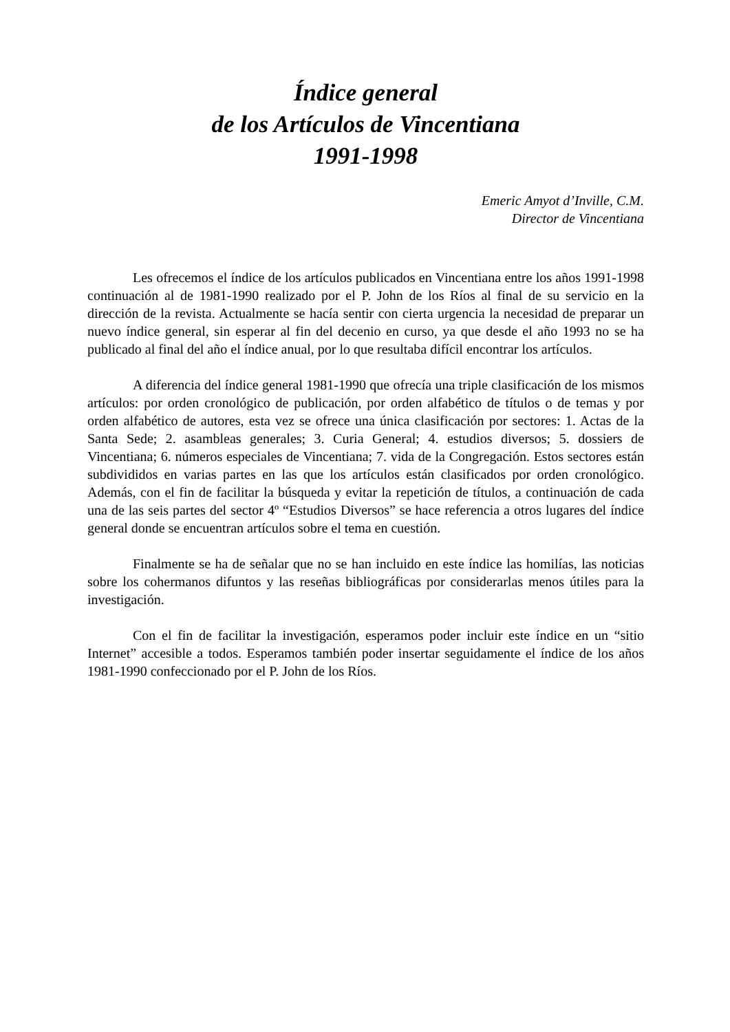Índice general
de los Artículos de Vincentiana
1991-1998
Emeric Amyot d’Inville, C.M.
Director de Vincentiana
Les ofrecemos el índice de los artículos publicados en Vincentiana entre los años 1991-1998 continuación al de 1981-1990 realizado por el P. John de los Ríos al final de su servicio en la dirección de la revista. Actualmente se hacía sentir con cierta urgencia la necesidad de preparar un nuevo índice general, sin esperar al fin del decenio en curso, ya que desde el año 1993 no se ha publicado al final del año el índice anual, por lo que resultaba difícil encontrar los artículos.
A diferencia del índice general 1981-1990 que ofrecía una triple clasificación de los mismos artículos: por orden cronológico de publicación, por orden alfabético de títulos o de temas y por orden alfabético de autores, esta vez se ofrece una única clasificación por sectores: 1. Actas de la Santa Sede; 2. asambleas generales; 3. Curia General; 4. estudios diversos; 5. dossiers de Vincentiana; 6. números especiales de Vincentiana; 7. vida de la Congregación. Estos sectores están subdivididos en varias partes en las que los artículos están clasificados por orden cronológico. Además, con el fin de facilitar la búsqueda y evitar la repetición de títulos, a continuación de cada una de las seis partes del sector 4º “Estudios Diversos” se hace referencia a otros lugares del índice general donde se encuentran artículos sobre el tema en cuestión.
Finalmente se ha de señalar que no se han incluido en este índice las homilías, las noticias sobre los cohermanos difuntos y las reseñas bibliográficas por considerarlas menos útiles para la investigación.
Con el fin de facilitar la investigación, esperamos poder incluir este índice en un “sitio Internet” accesible a todos. Esperamos también poder insertar seguidamente el índice de los años 1981-1990 confeccionado por el P. John de los Ríos.